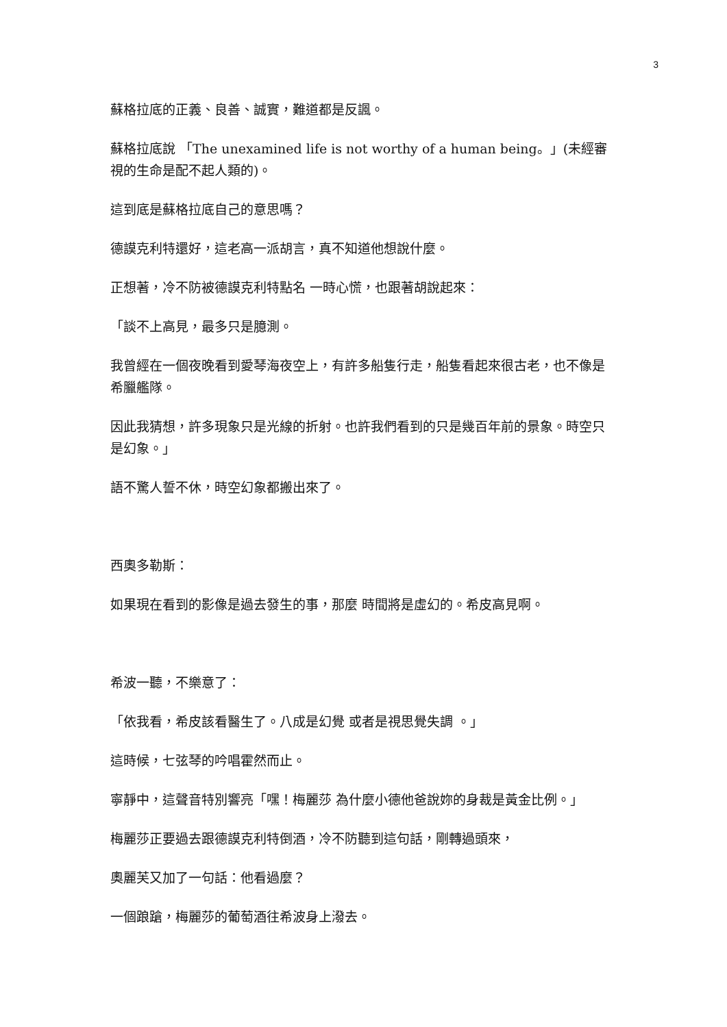3
蘇格拉底的正義、良善、誠實，難道都是反諷。
蘇格拉底說 「The unexamined life is not worthy of a human being。」(未經審視的生命是配不起人類的)。
這到底是蘇格拉底自己的意思嗎？
德謨克利特還好，這老高一派胡言，真不知道他想說什麼。
正想著，冷不防被德謨克利特點名 一時心慌，也跟著胡說起來：
「談不上高見，最多只是臆測。
我曾經在一個夜晚看到愛琴海夜空上，有許多船隻行走，船隻看起來很古老，也不像是希臘艦隊。
因此我猜想，許多現象只是光線的折射。也許我們看到的只是幾百年前的景象。時空只是幻象。」
語不驚人誓不休，時空幻象都搬出來了。
西奧多勒斯：
如果現在看到的影像是過去發生的事，那麼 時間將是虛幻的。希皮高見啊。
希波一聽，不樂意了：
「依我看，希皮該看醫生了。八成是幻覺 或者是視思覺失調 。」
這時候，七弦琴的吟唱霍然而止。
寧靜中，這聲音特別響亮「嘿！梅麗莎 為什麼小德他爸說妳的身裁是黃金比例。」
梅麗莎正要過去跟德謨克利特倒酒，冷不防聽到這句話，剛轉過頭來，
奧麗芙又加了一句話：他看過麼？
一個踉蹌，梅麗莎的葡萄酒往希波身上潑去。